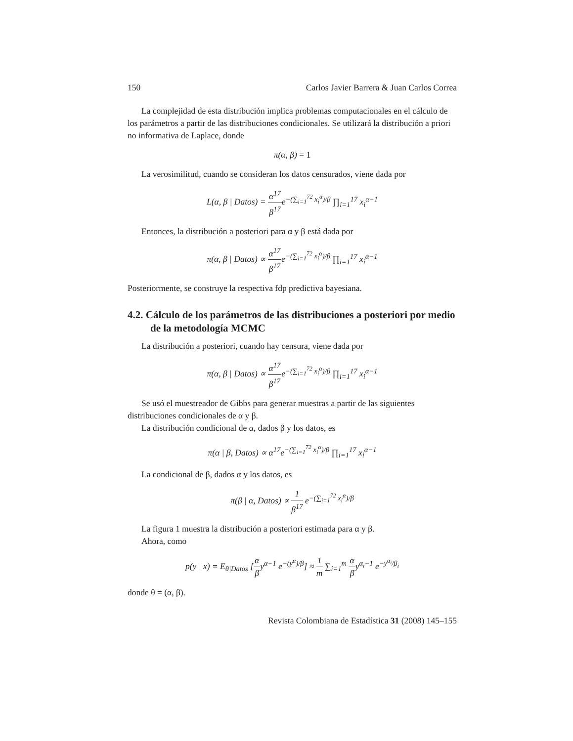150 Carlos Javier Barrera & Juan Carlos Correa
La complejidad de esta distribución implica problemas computacionales en el cálculo de los parámetros a partir de las distribuciones condicionales. Se utilizará la distribución a priori no informativa de Laplace, donde
π(α, β) = 1
La verosimilitud, cuando se consideran los datos censurados, viene dada por
L(α, β | Datos) = α<sup>17</sup> β<sup>17</sup>e<sup>−(∑<sub>i=1</sub><sup>72</sup> x<sub>i</sub><sup>α</sup>)/β</sup> ∏<sub>i=1</sub><sup>17</sup> x<sub>i</sub><sup>α−1</sup>
Entonces, la distribución a posteriori para α y β está dada por
π(α, β | Datos) ∝ α<sup>17</sup> β<sup>17</sup>e<sup>−(∑<sub>i=1</sub><sup>72</sup> x<sub>i</sub><sup>α</sup>)/β</sup> ∏<sub>i=1</sub><sup>17</sup> x<sub>i</sub><sup>α−1</sup>
Posteriormente, se construye la respectiva fdp predictiva bayesiana.
4.2. Cálculo de los parámetros de las distribuciones a posteriori por medio de la metodología MCMC
La distribución a posteriori, cuando hay censura, viene dada por
π(α, β | Datos) ∝ α<sup>17</sup> β<sup>17</sup>e<sup>−(∑<sub>i=1</sub><sup>72</sup> x<sub>i</sub><sup>α</sup>)/β</sup> ∏<sub>i=1</sub><sup>17</sup> x<sub>i</sub><sup>α−1</sup>
Se usó el muestreador de Gibbs para generar muestras a partir de las siguientes distribuciones condicionales de α y β.
La distribución condicional de α, dados β y los datos, es
π(α | β, Datos) ∝ α<sup>17</sup>e<sup>−(∑<sub>i=1</sub><sup>72</sup> x<sub>i</sub><sup>α</sup>)/β</sup> ∏<sub>i=1</sub><sup>17</sup> x<sub>i</sub><sup>α−1</sup>
La condicional de β, dados α y los datos, es
π(β | α, Datos) ∝ 1 β<sup>17</sup> e<sup>−(∑<sub>i=1</sub><sup>72</sup> x<sub>i</sub><sup>α</sup>)/β</sup>
La figura 1 muestra la distribución a posteriori estimada para α y β.
Ahora, como
p(y | x) = E<sub>θ|Datos</sub> [α βy<sup>α−1</sup> e<sup>−(y<sup>α</sup>)/β</sup>] ≈ 1 m ∑<sub>i=1</sub><sup>m</sup> α βy<sup>α<sub>i</sub>−1</sup> e<sup>−y<sup>α<sub>i</sub></sup>/β<sub>i</sub></sup>
donde θ = (α, β).
Revista Colombiana de Estadística 31 (2008) 145–155